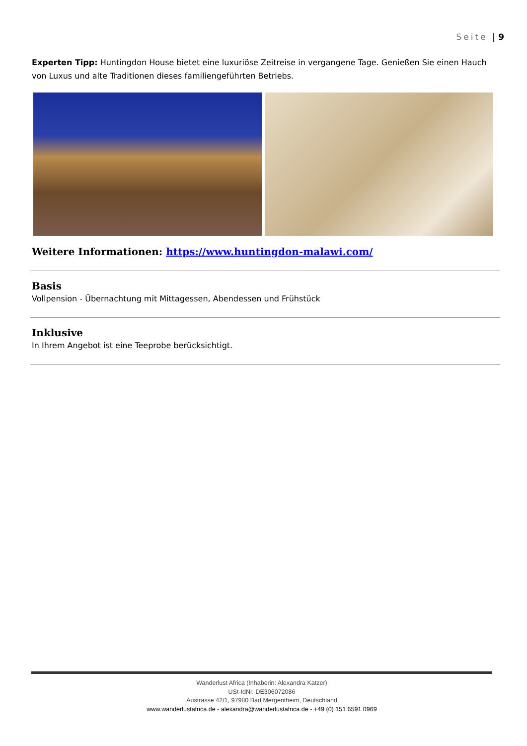Seite | 9
Experten Tipp: Huntingdon House bietet eine luxuriöse Zeitreise in vergangene Tage. Genießen Sie einen Hauch von Luxus und alte Traditionen dieses familiengeführten Betriebs.
Weitere Informationen: https://www.huntingdon-malawi.com/
Basis
Vollpension - Übernachtung mit Mittagessen, Abendessen und Frühstück
Inklusive
In Ihrem Angebot ist eine Teeprobe berücksichtigt.
Wanderlust Africa (Inhaberin: Alexandra Katzer)
USt-IdNr. DE306072086
Austrasse 42/1, 97980 Bad Mergentheim, Deutschland
www.wanderlustafrica.de - alexandra@wanderlustafrica.de - +49 (0) 151 6591 0969